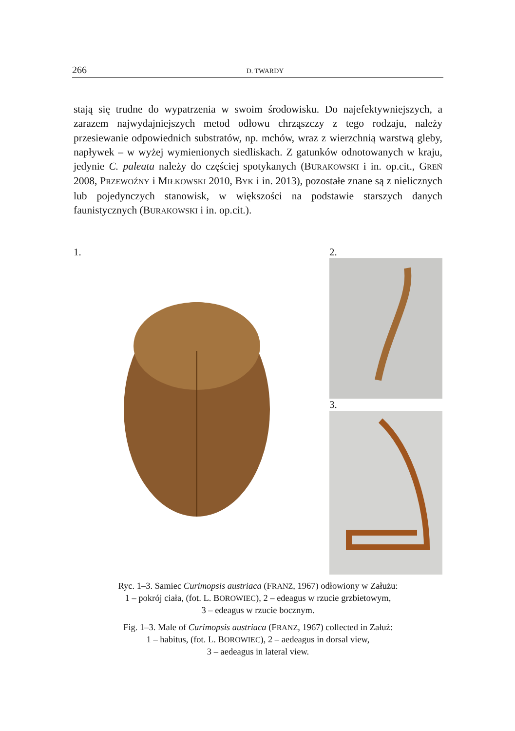266 D. TWARDY
stają się trudne do wypatrzenia w swoim środowisku. Do najefektywniej­szych, a zarazem najwydajniejszych metod odłowu chrząszczy z tego rodzaju, należy przesiewanie odpowiednich substratów, np. mchów, wraz z wierzchnią warstwą gleby, napływek – w wyżej wymienionych sied­liskach. Z gatunków odnotowanych w kraju, jedynie C. paleata należy do częściej spotykanych (BURAKOWSKI i in. op.cit., GREŃ 2008, PRZEWOŹNY i MIŁKOWSKI 2010, BYK i in. 2013), pozostałe znane są z nielicznych lub pojedynczych stanowisk, w większości na podstawie starszych danych faunistycznych (BURAKOWSKI i in. op.cit.).
1. 2.
3.
Ryc. 1–3. Samiec Curimopsis austriaca (FRANZ, 1967) odłowiony w Załużu:
1 – pokrój ciała, (fot. L. BOROWIEC), 2 – edeagus w rzucie grzbietowym,
3 – edeagus w rzucie bocznym.
Fig. 1–3. Male of Curimopsis austriaca (FRANZ, 1967) collected in Załuż:
1 – habitus, (fot. L. BOROWIEC), 2 – aedeagus in dorsal view,
3 – aedeagus in lateral view.